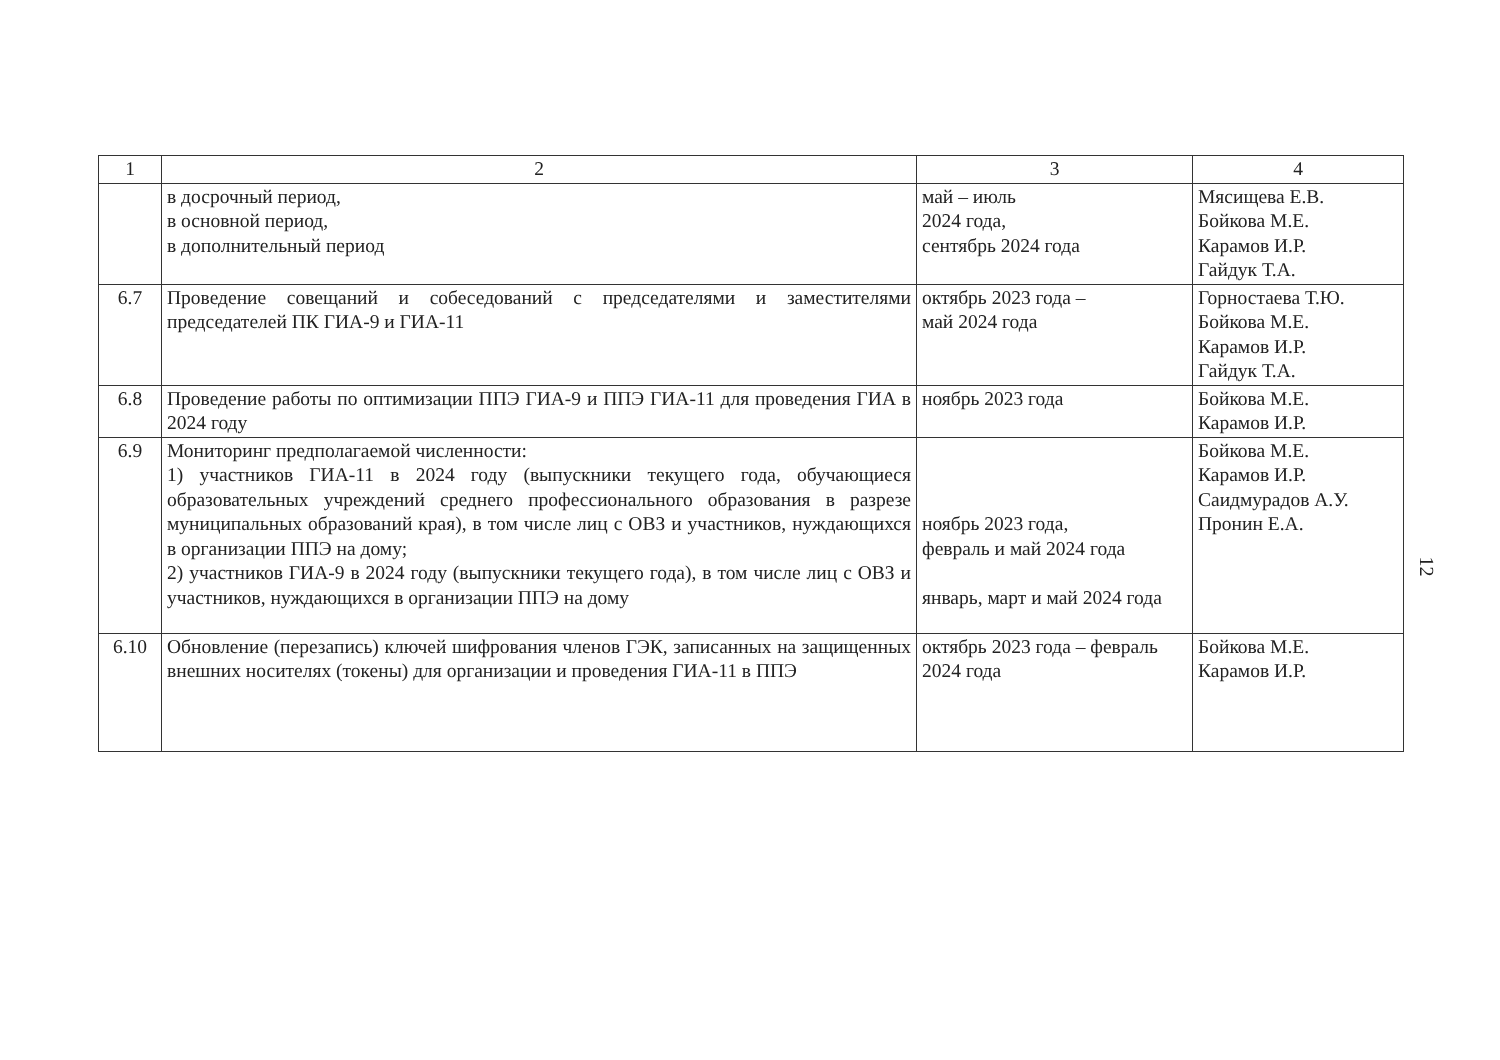| 1 | 2 | 3 | 4 |
| --- | --- | --- | --- |
| | в досрочный период, в основной период, в дополнительный период | май – июль 2024 года, сентябрь 2024 года | Мясищева Е.В. Бойкова М.Е. Карамов И.Р. Гайдук Т.А. |
| 6.7 | Проведение совещаний и собеседований с председателями и заместителями председателей ПК ГИА-9 и ГИА-11 | октябрь 2023 года – май 2024 года | Горностаева Т.Ю. Бойкова М.Е. Карамов И.Р. Гайдук Т.А. |
| 6.8 | Проведение работы по оптимизации ППЭ ГИА-9 и ППЭ ГИА-11 для проведения ГИА в 2024 году | ноябрь 2023 года | Бойкова М.Е. Карамов И.Р. |
| 6.9 | Мониторинг предполагаемой численности: 1) участников ГИА-11 в 2024 году (выпускники текущего года, обучающиеся образовательных учреждений среднего профессионального образования в разрезе муниципальных образований края), в том числе лиц с ОВЗ и участников, нуждающихся в организации ППЭ на дому; 2) участников ГИА-9 в 2024 году (выпускники текущего года), в том числе лиц с ОВЗ и участников, нуждающихся в организации ППЭ на дому | ноябрь 2023 года, февраль и май 2024 года январь, март и май 2024 года | Бойкова М.Е. Карамов И.Р. Саидмурадов А.У. Пронин Е.А. |
| 6.10 | Обновление (перезапись) ключей шифрования членов ГЭК, записанных на защищенных внешних носителях (токены) для организации и проведения ГИА-11 в ППЭ | октябрь 2023 года – февраль 2024 года | Бойкова М.Е. Карамов И.Р. |
12